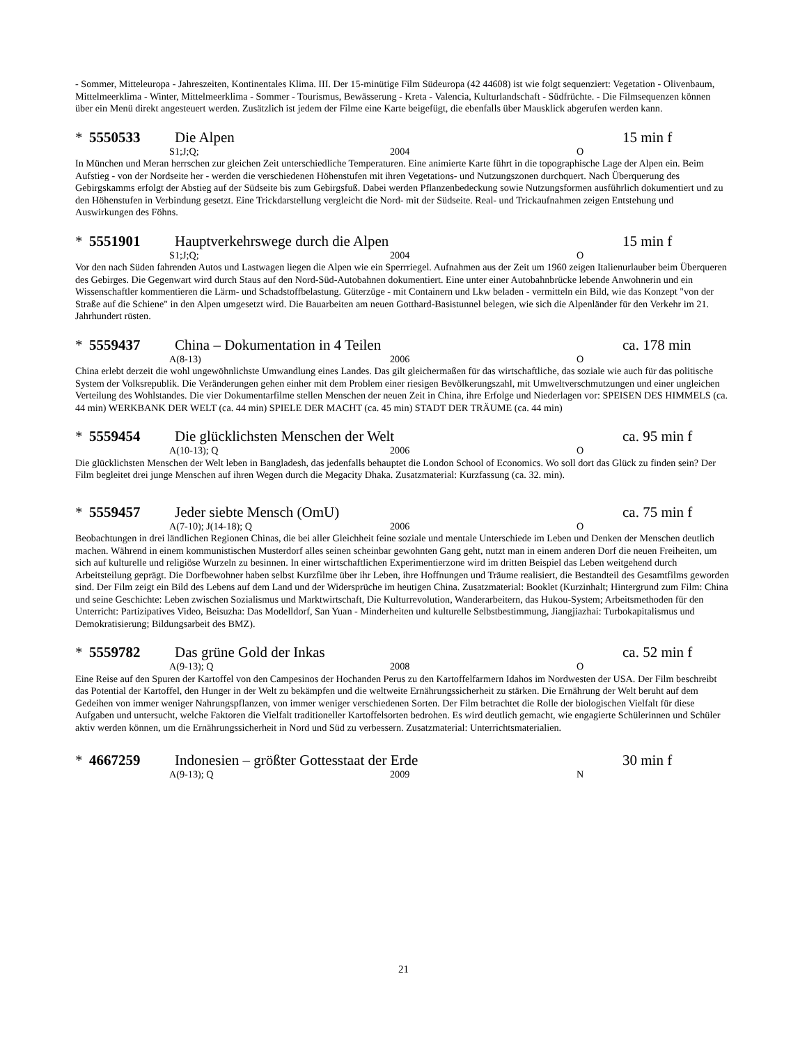- Sommer, Mitteleuropa - Jahreszeiten, Kontinentales Klima. III. Der 15-minütige Film Südeuropa (42 44608) ist wie folgt sequenziert: Vegetation - Olivenbaum, Mittelmeerklima - Winter, Mittelmeerklima - Sommer - Tourismus, Bewässerung - Kreta - Valencia, Kulturlandschaft - Südfrüchte. - Die Filmsequenzen können über ein Menü direkt angesteuert werden. Zusätzlich ist jedem der Filme eine Karte beigefügt, die ebenfalls über Mausklick abgerufen werden kann.
* 5550533 Die Alpen 15 min f
S1;J;Q; 2004 O
In München und Meran herrschen zur gleichen Zeit unterschiedliche Temperaturen. Eine animierte Karte führt in die topographische Lage der Alpen ein. Beim Aufstieg - von der Nordseite her - werden die verschiedenen Höhenstufen mit ihren Vegetations- und Nutzungszonen durchquert. Nach Überquerung des Gebirgskamms erfolgt der Abstieg auf der Südseite bis zum Gebirgsfuß. Dabei werden Pflanzenbedeckung sowie Nutzungsformen ausführlich dokumentiert und zu den Höhenstufen in Verbindung gesetzt. Eine Trickdarstellung vergleicht die Nord- mit der Südseite. Real- und Trickaufnahmen zeigen Entstehung und Auswirkungen des Föhns.
* 5551901 Hauptverkehrswege durch die Alpen 15 min f
S1;J;Q; 2004 O
Vor den nach Süden fahrenden Autos und Lastwagen liegen die Alpen wie ein Sperrriegel. Aufnahmen aus der Zeit um 1960 zeigen Italienurlauber beim Überqueren des Gebirges. Die Gegenwart wird durch Staus auf den Nord-Süd-Autobahnen dokumentiert. Eine unter einer Autobahnbrücke lebende Anwohnerin und ein Wissenschaftler kommentieren die Lärm- und Schadstoffbelastung. Güterzüge - mit Containern und Lkw beladen - vermitteln ein Bild, wie das Konzept "von der Straße auf die Schiene" in den Alpen umgesetzt wird. Die Bauarbeiten am neuen Gotthard-Basistunnel belegen, wie sich die Alpenländer für den Verkehr im 21. Jahrhundert rüsten.
* 5559437 China – Dokumentation in 4 Teilen ca. 178 min
A(8-13) 2006 O
China erlebt derzeit die wohl ungewöhnlichste Umwandlung eines Landes. Das gilt gleichermaßen für das wirtschaftliche, das soziale wie auch für das politische System der Volksrepublik. Die Veränderungen gehen einher mit dem Problem einer riesigen Bevölkerungszahl, mit Umweltverschmutzungen und einer ungleichen Verteilung des Wohlstandes. Die vier Dokumentarfilme stellen Menschen der neuen Zeit in China, ihre Erfolge und Niederlagen vor: SPEISEN DES HIMMELS (ca. 44 min) WERKBANK DER WELT (ca. 44 min) SPIELE DER MACHT (ca. 45 min) STADT DER TRÄUME (ca. 44 min)
* 5559454 Die glücklichsten Menschen der Welt ca. 95 min f
A(10-13); Q 2006 O
Die glücklichsten Menschen der Welt leben in Bangladesh, das jedenfalls behauptet die London School of Economics. Wo soll dort das Glück zu finden sein? Der Film begleitet drei junge Menschen auf ihren Wegen durch die Megacity Dhaka. Zusatzmaterial: Kurzfassung (ca. 32. min).
* 5559457 Jeder siebte Mensch (OmU) ca. 75 min f
A(7-10); J(14-18); Q 2006 O
Beobachtungen in drei ländlichen Regionen Chinas, die bei aller Gleichheit feine soziale und mentale Unterschiede im Leben und Denken der Menschen deutlich machen. Während in einem kommunistischen Musterdorf alles seinen scheinbar gewohnten Gang geht, nutzt man in einem anderen Dorf die neuen Freiheiten, um sich auf kulturelle und religiöse Wurzeln zu besinnen. In einer wirtschaftlichen Experimentierzone wird im dritten Beispiel das Leben weitgehend durch Arbeitsteilung geprägt. Die Dorfbewohner haben selbst Kurzfilme über ihr Leben, ihre Hoffnungen und Träume realisiert, die Bestandteil des Gesamtfilms geworden sind. Der Film zeigt ein Bild des Lebens auf dem Land und der Widersprüche im heutigen China. Zusatzmaterial: Booklet (Kurzinhalt; Hintergrund zum Film: China und seine Geschichte: Leben zwischen Sozialismus und Marktwirtschaft, Die Kulturrevolution, Wanderarbeitern, das Hukou-System; Arbeitsmethoden für den Unterricht: Partizipatives Video, Beisuzha: Das Modelldorf, San Yuan - Minderheiten und kulturelle Selbstbestimmung, Jiangjiazhai: Turbokapitalismus und Demokratisierung; Bildungsarbeit des BMZ).
* 5559782 Das grüne Gold der Inkas ca. 52 min f
A(9-13); Q 2008 O
Eine Reise auf den Spuren der Kartoffel von den Campesinos der Hochanden Perus zu den Kartoffelfarmern Idahos im Nordwesten der USA. Der Film beschreibt das Potential der Kartoffel, den Hunger in der Welt zu bekämpfen und die weltweite Ernährungssicherheit zu stärken. Die Ernährung der Welt beruht auf dem Gedeihen von immer weniger Nahrungspflanzen, von immer weniger verschiedenen Sorten. Der Film betrachtet die Rolle der biologischen Vielfalt für diese Aufgaben und untersucht, welche Faktoren die Vielfalt traditioneller Kartoffelsorten bedrohen. Es wird deutlich gemacht, wie engagierte Schülerinnen und Schüler aktiv werden können, um die Ernährungssicherheit in Nord und Süd zu verbessern. Zusatzmaterial: Unterrichtsmaterialien.
* 4667259 Indonesien – größter Gottesstaat der Erde 30 min f
A(9-13); Q 2009 N
21